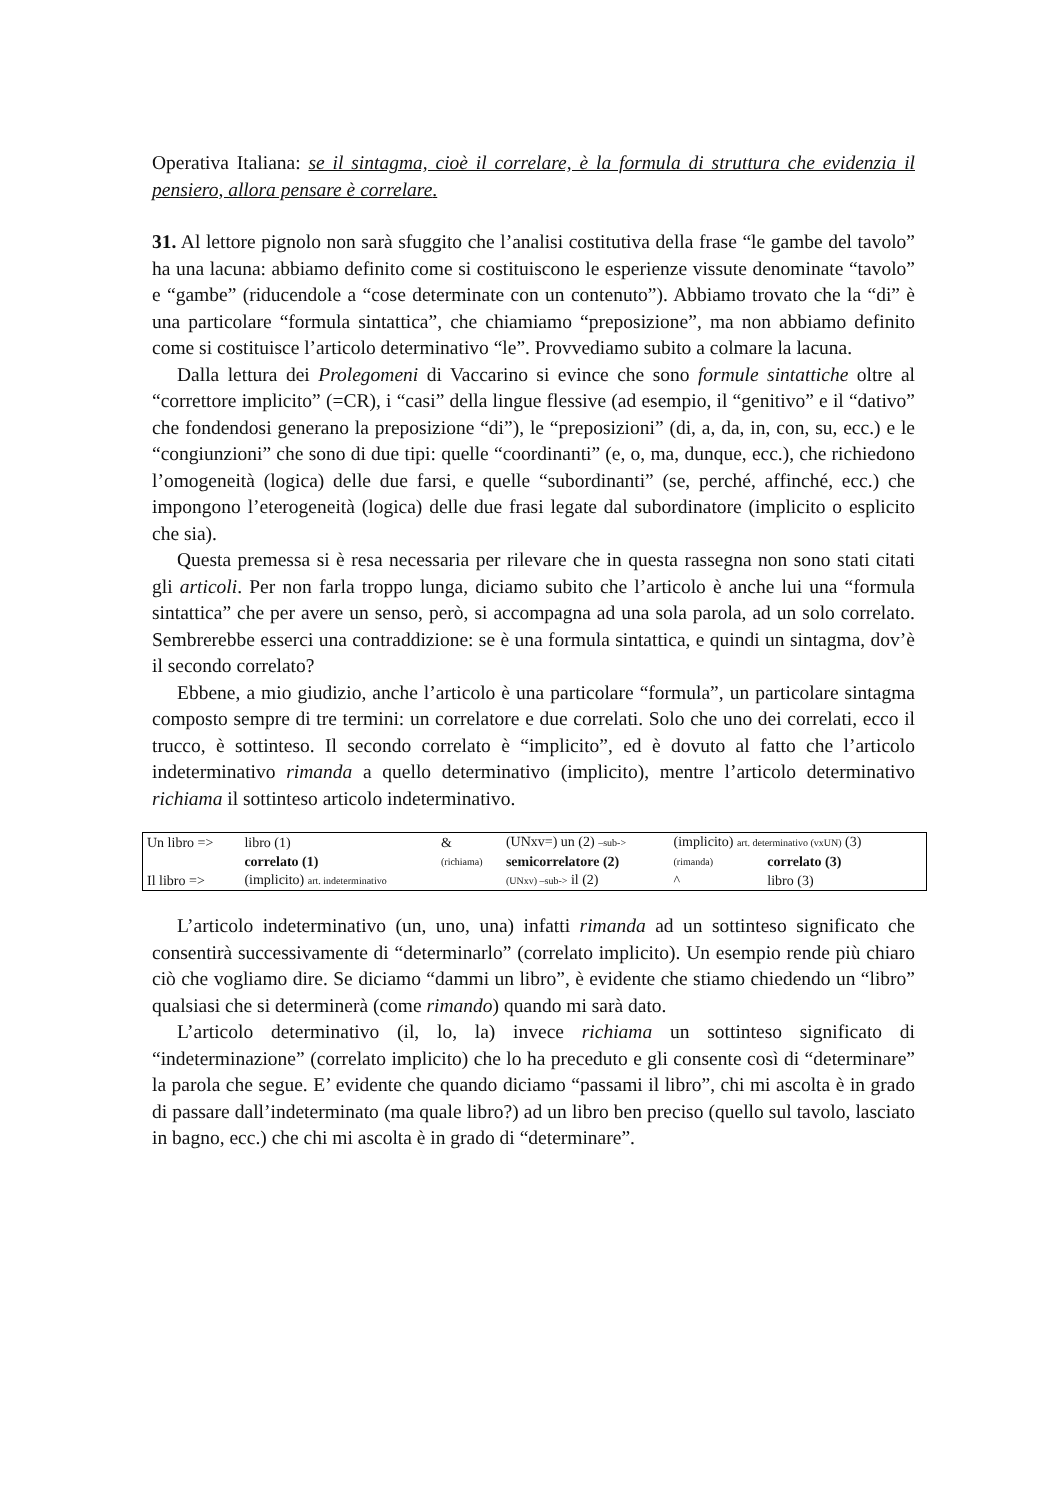Operativa Italiana: se il sintagma, cioè il correlare, è la formula di struttura che evidenzia il pensiero, allora pensare è correlare.
31. Al lettore pignolo non sarà sfuggito che l’analisi costitutiva della frase “le gambe del tavolo” ha una lacuna: abbiamo definito come si costituiscono le esperienze vissute denominate “tavolo” e “gambe” (riducendole a “cose determinate con un contenuto”). Abbiamo trovato che la “di” è una particolare “formula sintattica”, che chiamiamo “preposizione”, ma non abbiamo definito come si costituisce l’articolo determinativo “le”. Provvediamo subito a colmare la lacuna.
Dalla lettura dei Prolegomeni di Vaccarino si evince che sono formule sintattiche oltre al “correttore implicito” (=CR), i “casi” della lingue flessive (ad esempio, il “genitivo” e il “dativo” che fondendosi generano la preposizione “di”), le “preposizioni” (di, a, da, in, con, su, ecc.) e le “congiunzioni” che sono di due tipi: quelle “coordinanti” (e, o, ma, dunque, ecc.), che richiedono l’omogeneità (logica) delle due farsi, e quelle “subordinanti” (se, perché, affinché, ecc.) che impongono l’eterogeneità (logica) delle due frasi legate dal subordinatore (implicito o esplicito che sia).
Questa premessa si è resa necessaria per rilevare che in questa rassegna non sono stati citati gli articoli. Per non farla troppo lunga, diciamo subito che l’articolo è anche lui una “formula sintattica” che per avere un senso, però, si accompagna ad una sola parola, ad un solo correlato. Sembrerebbe esserci una contraddizione: se è una formula sintattica, e quindi un sintagma, dov’è il secondo correlato?
Ebbene, a mio giudizio, anche l’articolo è una particolare “formula”, un particolare sintagma composto sempre di tre termini: un correlatore e due correlati. Solo che uno dei correlati, ecco il trucco, è sottinteso. Il secondo correlato è “implicito”, ed è dovuto al fatto che l’articolo indeterminativo rimanda a quello determinativo (implicito), mentre l’articolo determinativo richiama il sottinteso articolo indeterminativo.
| Un libro => | libro (1) | & | (UNxv=) un (2) –sub-> | (implicito) art. determinativo (vxUN) (3) | |
| | correlato (1) | (richiama) | semicorrelatore (2) | (rimanda) | correlato (3) |
| Il libro => | (implicito) art. indeterminativo | | (UNxv) –sub-> il (2) | ^ | libro (3) |
L’articolo indeterminativo (un, uno, una) infatti rimanda ad un sottinteso significato che consentirà successivamente di “determinarlo” (correlato implicito). Un esempio rende più chiaro ciò che vogliamo dire. Se diciamo “dammi un libro”, è evidente che stiamo chiedendo un “libro” qualsiasi che si determinerà (come rimando) quando mi sarà dato.
L’articolo determinativo (il, lo, la) invece richiama un sottinteso significato di “indeterminazione” (correlato implicito) che lo ha preceduto e gli consente così di “determinare” la parola che segue. E’ evidente che quando diciamo “passami il libro”, chi mi ascolta è in grado di passare dall’indeterminato (ma quale libro?) ad un libro ben preciso (quello sul tavolo, lasciato in bagno, ecc.) che chi mi ascolta è in grado di “determinare”.